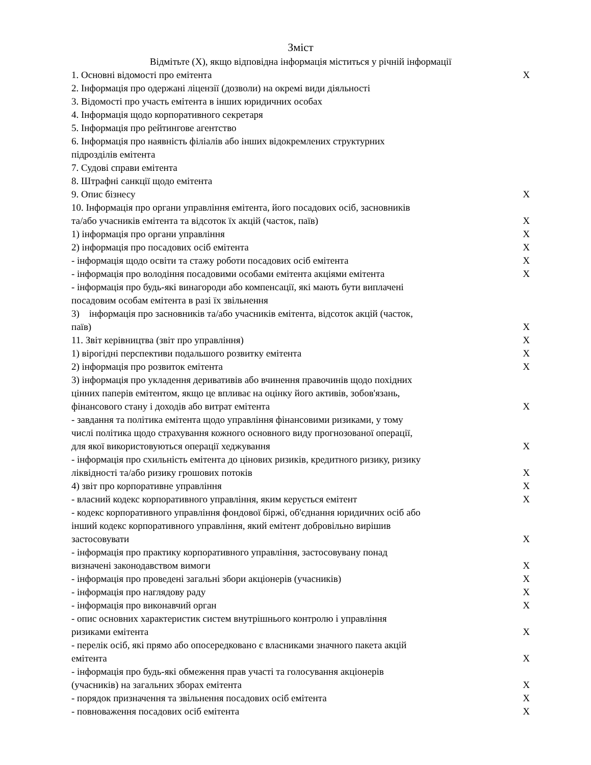Зміст
Відмітьте (X), якщо відповідна інформація міститься у річній інформації
| 1. Основні відомості про емітента | X |
| 2. Інформація про одержані ліцензії (дозволи) на окремі види діяльності | |
| 3. Відомості про участь емітента в інших юридичних особах | |
| 4. Інформація щодо корпоративного секретаря | |
| 5. Інформація про рейтингове агентство | |
| 6. Інформація про наявність філіалів або інших відокремлених структурних підрозділів емітента | |
| 7. Судові справи емітента | |
| 8. Штрафні санкції щодо емітента | |
| 9. Опис бізнесу | X |
| 10. Інформація про органи управління емітента, його посадових осіб, засновників та/або учасників емітента та відсоток їх акцій (часток, паїв) | X |
| 1) інформація про органи управління | X |
| 2) інформація про посадових осіб емітента | X |
| - інформація щодо освіти та стажу роботи посадових осіб емітента | X |
| - інформація про володіння посадовими особами емітента акціями емітента | X |
| - інформація про будь-які винагороди або компенсації, які мають бути виплачені посадовим особам емітента в разі їх звільнення | |
| 3) інформація про засновників та/або учасників емітента, відсоток акцій (часток, паїв) | X |
| 11. Звіт керівництва (звіт про управління) | X |
| 1) вірогідні перспективи подальшого розвитку емітента | X |
| 2) інформація про розвиток емітента | X |
| 3) інформація про укладення деривативів або вчинення правочинів щодо похідних цінних паперів емітентом, якщо це впливає на оцінку його активів, зобов'язань, фінансового стану і доходів або витрат емітента | X |
| - завдання та політика емітента щодо управління фінансовими ризиками, у тому числі політика щодо страхування кожного основного виду прогнозованої операції, для якої використовуються операції хеджування | X |
| - інформація про схильність емітента до цінових ризиків, кредитного ризику, ризику ліквідності та/або ризику грошових потоків | X |
| 4) звіт про корпоративне управління | X |
| - власний кодекс корпоративного управління, яким керується емітент | X |
| - кодекс корпоративного управління фондової біржі, об'єднання юридичних осіб або інший кодекс корпоративного управління, який емітент добровільно вирішив застосовувати | X |
| - інформація про практику корпоративного управління, застосовувану понад визначені законодавством вимоги | X |
| - інформація про проведені загальні збори акціонерів (учасників) | X |
| - інформація про наглядову раду | X |
| - інформація про виконавчий орган | X |
| - опис основних характеристик систем внутрішнього контролю і управління ризиками емітента | X |
| - перелік осіб, які прямо або опосередковано є власниками значного пакета акцій емітента | X |
| - інформація про будь-які обмеження прав участі та голосування акціонерів (учасників) на загальних зборах емітента | X |
| - порядок призначення та звільнення посадових осіб емітента | X |
| - повноваження посадових осіб емітента | X |